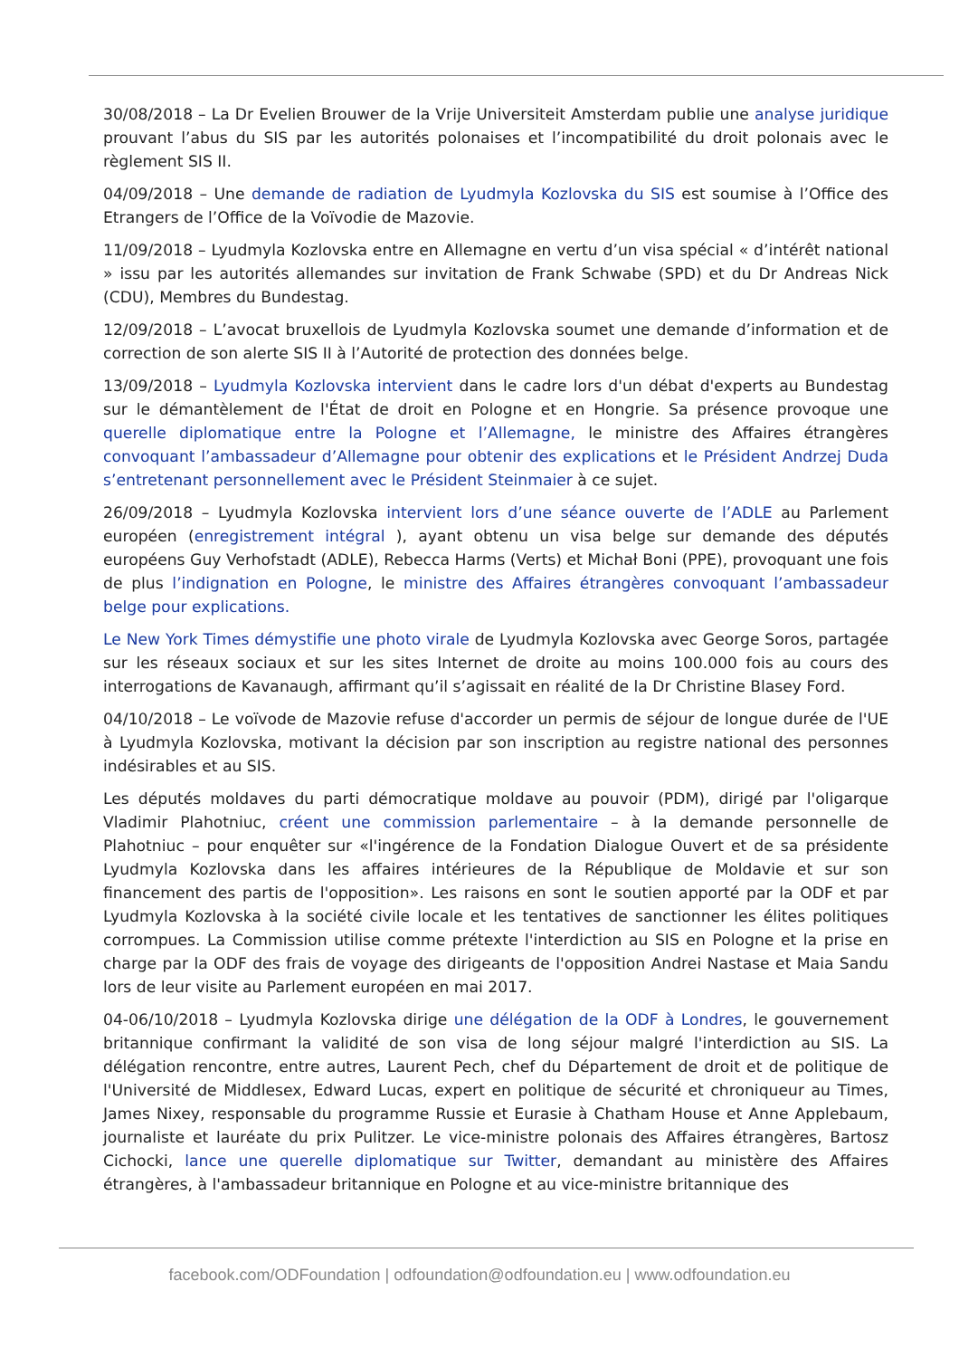30/08/2018 – La Dr Evelien Brouwer de la Vrije Universiteit Amsterdam publie une analyse juridique prouvant l’abus du SIS par les autorités polonaises et l’incompatibilité du droit polonais avec le règlement SIS II.
04/09/2018 – Une demande de radiation de Lyudmyla Kozlovska du SIS est soumise à l’Office des Etrangers de l’Office de la Voïvodie de Mazovie.
11/09/2018 – Lyudmyla Kozlovska entre en Allemagne en vertu d’un visa spécial « d’intérêt national » issu par les autorités allemandes sur invitation de Frank Schwabe (SPD) et du Dr Andreas Nick (CDU), Membres du Bundestag.
12/09/2018 – L’avocat bruxellois de Lyudmyla Kozlovska soumet une demande d’information et de correction de son alerte SIS II à l’Autorité de protection des données belge.
13/09/2018 – Lyudmyla Kozlovska intervient dans le cadre lors d'un débat d'experts au Bundestag sur le démantèlement de l'État de droit en Pologne et en Hongrie. Sa présence provoque une querelle diplomatique entre la Pologne et l’Allemagne, le ministre des Affaires étrangères convoquant l’ambassadeur d’Allemagne pour obtenir des explications et le Président Andrzej Duda s’entretenant personnellement avec le Président Steinmaier à ce sujet.
26/09/2018 – Lyudmyla Kozlovska intervient lors d’une séance ouverte de l’ADLE au Parlement européen (enregistrement intégral ), ayant obtenu un visa belge sur demande des députés européens Guy Verhofstadt (ADLE), Rebecca Harms (Verts) et Michał Boni (PPE), provoquant une fois de plus l’indignation en Pologne, le ministre des Affaires étrangères convoquant l’ambassadeur belge pour explications.
Le New York Times démystifie une photo virale de Lyudmyla Kozlovska avec George Soros, partagée sur les réseaux sociaux et sur les sites Internet de droite au moins 100.000 fois au cours des interrogations de Kavanaugh, affirmant qu’il s’agissait en réalité de la Dr Christine Blasey Ford.
04/10/2018 – Le voïvode de Mazovie refuse d'accorder un permis de séjour de longue durée de l'UE à Lyudmyla Kozlovska, motivant la décision par son inscription au registre national des personnes indésirables et au SIS.
Les députés moldaves du parti démocratique moldave au pouvoir (PDM), dirigé par l'oligarque Vladimir Plahotniuc, créent une commission parlementaire – à la demande personnelle de Plahotniuc – pour enquêter sur «l'ingérence de la Fondation Dialogue Ouvert et de sa présidente Lyudmyla Kozlovska dans les affaires intérieures de la République de Moldavie et sur son financement des partis de l'opposition». Les raisons en sont le soutien apporté par la ODF et par Lyudmyla Kozlovska à la société civile locale et les tentatives de sanctionner les élites politiques corrompues. La Commission utilise comme prétexte l'interdiction au SIS en Pologne et la prise en charge par la ODF des frais de voyage des dirigeants de l'opposition Andrei Nastase et Maia Sandu lors de leur visite au Parlement européen en mai 2017.
04-06/10/2018 – Lyudmyla Kozlovska dirige une délégation de la ODF à Londres, le gouvernement britannique confirmant la validité de son visa de long séjour malgré l'interdiction au SIS. La délégation rencontre, entre autres, Laurent Pech, chef du Département de droit et de politique de l'Université de Middlesex, Edward Lucas, expert en politique de sécurité et chroniqueur au Times, James Nixey, responsable du programme Russie et Eurasie à Chatham House et Anne Applebaum, journaliste et lauréate du prix Pulitzer. Le vice-ministre polonais des Affaires étrangères, Bartosz Cichocki, lance une querelle diplomatique sur Twitter, demandant au ministère des Affaires étrangères, à l'ambassadeur britannique en Pologne et au vice-ministre britannique des
facebook.com/ODFoundation | odfoundation@odfoundation.eu | www.odfoundation.eu